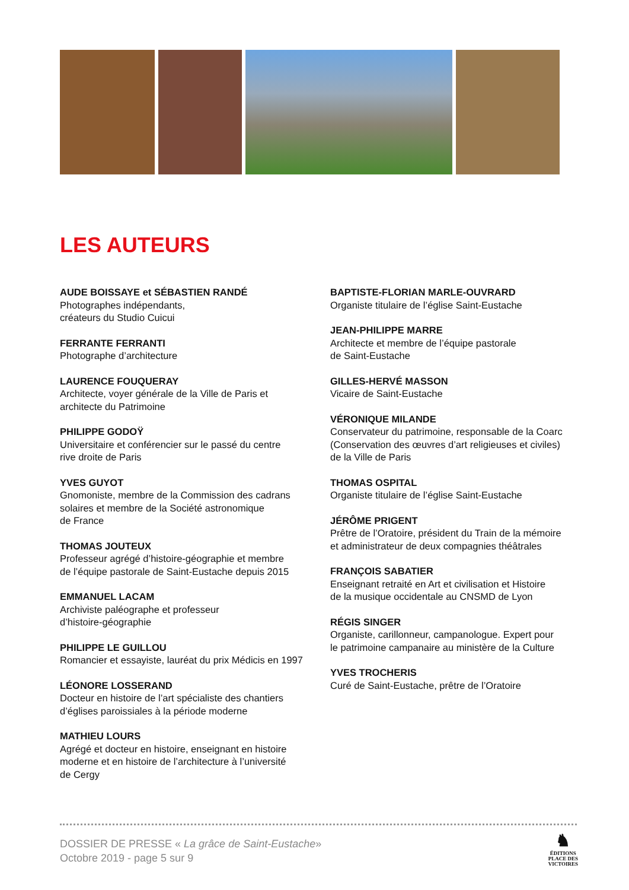LES AUTEURS
AUDE BOISSAYE et SÉBASTIEN RANDÉ
Photographes indépendants,
créateurs du Studio Cuicui
FERRANTE FERRANTI
Photographe d’architecture
LAURENCE FOUQUERAY
Architecte, voyer générale de la Ville de Paris et
architecte du Patrimoine
PHILIPPE GODOŸ
Universitaire et conférencier sur le passé du centre
rive droite de Paris
YVES GUYOT
Gnomoniste, membre de la Commission des cadrans
solaires et membre de la Société astronomique
de France
THOMAS JOUTEUX
Professeur agrégé d’histoire-géographie et membre
de l’équipe pastorale de Saint-Eustache depuis 2015
EMMANUEL LACAM
Archiviste paléographe et professeur
d’histoire-géographie
PHILIPPE LE GUILLOU
Romancier et essayiste, lauréat du prix Médicis en 1997
LÉONORE LOSSERAND
Docteur en histoire de l’art spécialiste des chantiers
d’églises paroissiales à la période moderne
MATHIEU LOURS
Agrégé et docteur en histoire, enseignant en histoire
moderne et en histoire de l’architecture à l’université
de Cergy
BAPTISTE-FLORIAN MARLE-OUVRARD
Organiste titulaire de l’église Saint-Eustache
JEAN-PHILIPPE MARRE
Architecte et membre de l’équipe pastorale
de Saint-Eustache
GILLES-HERVÉ MASSON
Vicaire de Saint-Eustache
VÉRONIQUE MILANDE
Conservateur du patrimoine, responsable de la Coarc
(Conservation des œuvres d’art religieuses et civiles)
de la Ville de Paris
THOMAS OSPITAL
Organiste titulaire de l’église Saint-Eustache
JÉRÔME PRIGENT
Prêtre de l’Oratoire, président du Train de la mémoire
et administrateur de deux compagnies théâtrales
FRANÇOIS SABATIER
Enseignant retraité en Art et civilisation et Histoire
de la musique occidentale au CNSMD de Lyon
RÉGIS SINGER
Organiste, carillonneur, campanologue. Expert pour
le patrimoine campanaire au ministère de la Culture
YVES TROCHERIS
Curé de Saint-Eustache, prêtre de l’Oratoire
DOSSIER DE PRESSE « La grâce de Saint-Eustache»
Octobre 2019 - page 5 sur 9
♞
ÉDITIONS
PLACE DES
VICTOIRES